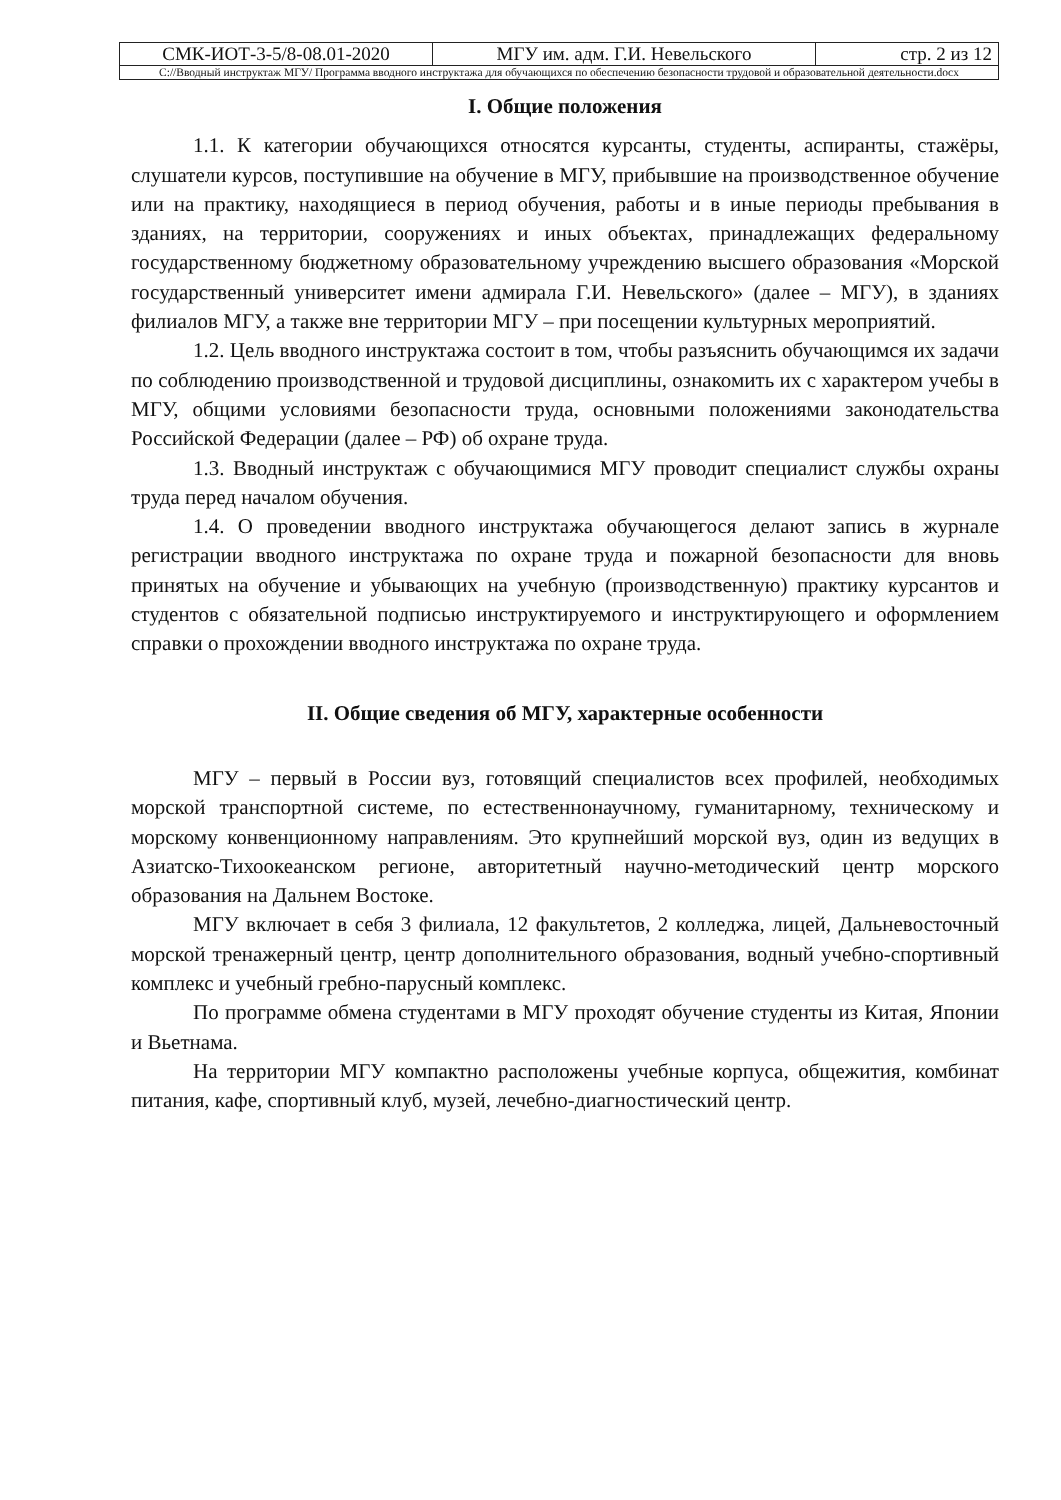| СМК-ИОТ-3-5/8-08.01-2020 | МГУ им. адм. Г.И. Невельского | стр. 2 из 12 |
| С://Вводный инструктаж МГУ/ Программа вводного инструктажа для обучающихся по обеспечению безопасности трудовой и образовательной деятельности.docx | | |
I. Общие положения
1.1. К категории обучающихся относятся курсанты, студенты, аспиранты, стажёры, слушатели курсов, поступившие на обучение в МГУ, прибывшие на производственное обучение или на практику, находящиеся в период обучения, работы и в иные периоды пребывания в зданиях, на территории, сооружениях и иных объектах, принадлежащих федеральному государственному бюджетному образовательному учреждению высшего образования «Морской государственный университет имени адмирала Г.И. Невельского» (далее – МГУ), в зданиях филиалов МГУ, а также вне территории МГУ – при посещении культурных мероприятий.
1.2. Цель вводного инструктажа состоит в том, чтобы разъяснить обучающимся их задачи по соблюдению производственной и трудовой дисциплины, ознакомить их с характером учебы в МГУ, общими условиями безопасности труда, основными положениями законодательства Российской Федерации (далее – РФ) об охране труда.
1.3. Вводный инструктаж с обучающимися МГУ проводит специалист службы охраны труда перед началом обучения.
1.4. О проведении вводного инструктажа обучающегося делают запись в журнале регистрации вводного инструктажа по охране труда и пожарной безопасности для вновь принятых на обучение и убывающих на учебную (производственную) практику курсантов и студентов с обязательной подписью инструктируемого и инструктирующего и оформлением справки о прохождении вводного инструктажа по охране труда.
II. Общие сведения об МГУ, характерные особенности
МГУ – первый в России вуз, готовящий специалистов всех профилей, необходимых морской транспортной системе, по естественнонаучному, гуманитарному, техническому и морскому конвенционному направлениям. Это крупнейший морской вуз, один из ведущих в Азиатско-Тихоокеанском регионе, авторитетный научно-методический центр морского образования на Дальнем Востоке.
МГУ включает в себя 3 филиала, 12 факультетов, 2 колледжа, лицей, Дальневосточный морской тренажерный центр, центр дополнительного образования, водный учебно-спортивный комплекс и учебный гребно-парусный комплекс.
По программе обмена студентами в МГУ проходят обучение студенты из Китая, Японии и Вьетнама.
На территории МГУ компактно расположены учебные корпуса, общежития, комбинат питания, кафе, спортивный клуб, музей, лечебно-диагностический центр.